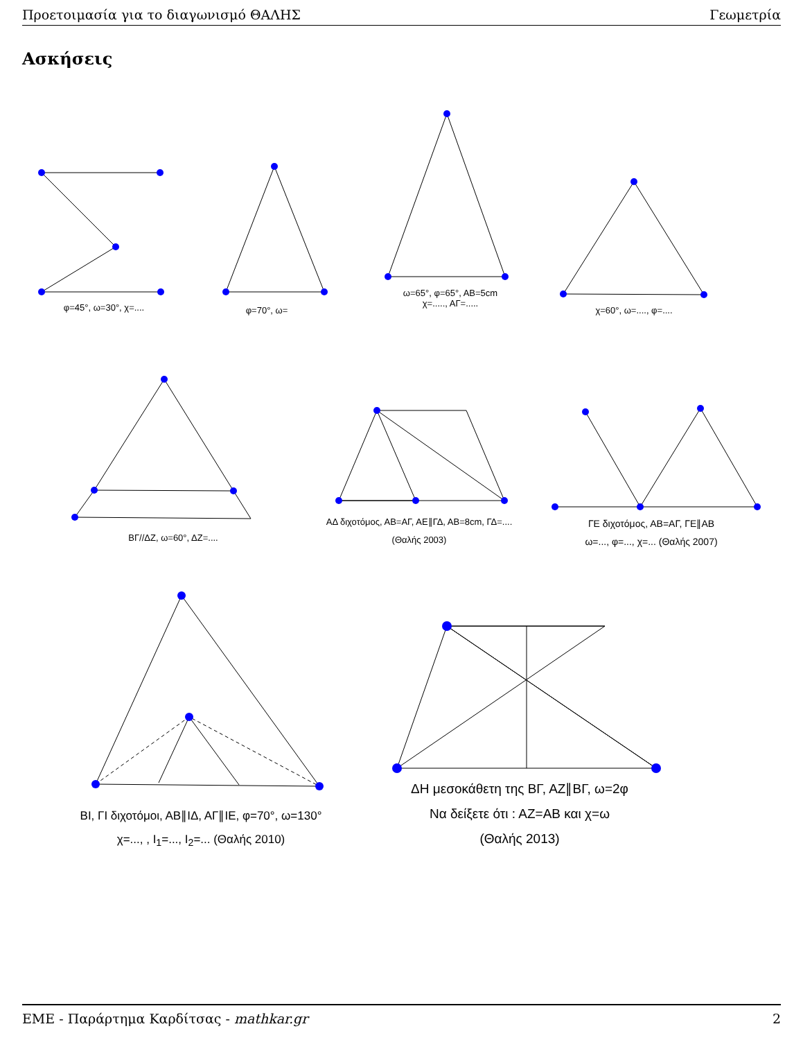Προετοιμασία για το διαγωνισμό ΘΑΛΗΣ Γεωμετρία
Ασκήσεις
φ=45°, ω=30°, χ=.... φ=70°, ω=
ω=65°, φ=65°, ΑΒ=5cm
χ=....., ΑΓ=.....
χ=60°, ω=...., φ=....
ΒΓ//ΔΖ, ω=60°, ΔΖ=....
ΑΔ διχοτόμος, ΑΒ=ΑΓ, ΑΕ∥ΓΔ, ΑΒ=8cm, ΓΔ=....
(Θαλής 2003)
ΓΕ διχοτόμος, ΑΒ=ΑΓ, ΓΕ∥ΑΒ
ω=..., φ=..., χ=... (Θαλής 2007)
ΒΙ, ΓΙ διχοτόμοι, ΑΒ∥ΙΔ, ΑΓ∥ΙΕ, φ=70°, ω=130°
χ=..., , Ι<sub>1</sub>=..., Ι<sub>2</sub>=... (Θαλής 2010)
ΔΗ μεσοκάθετη της ΒΓ, ΑΖ∥ΒΓ, ω=2φ
Να δείξετε ότι : ΑΖ=ΑΒ και χ=ω
(Θαλής 2013)
ΕΜΕ - Παράρτημα Καρδίτσας - mathkar.gr 2